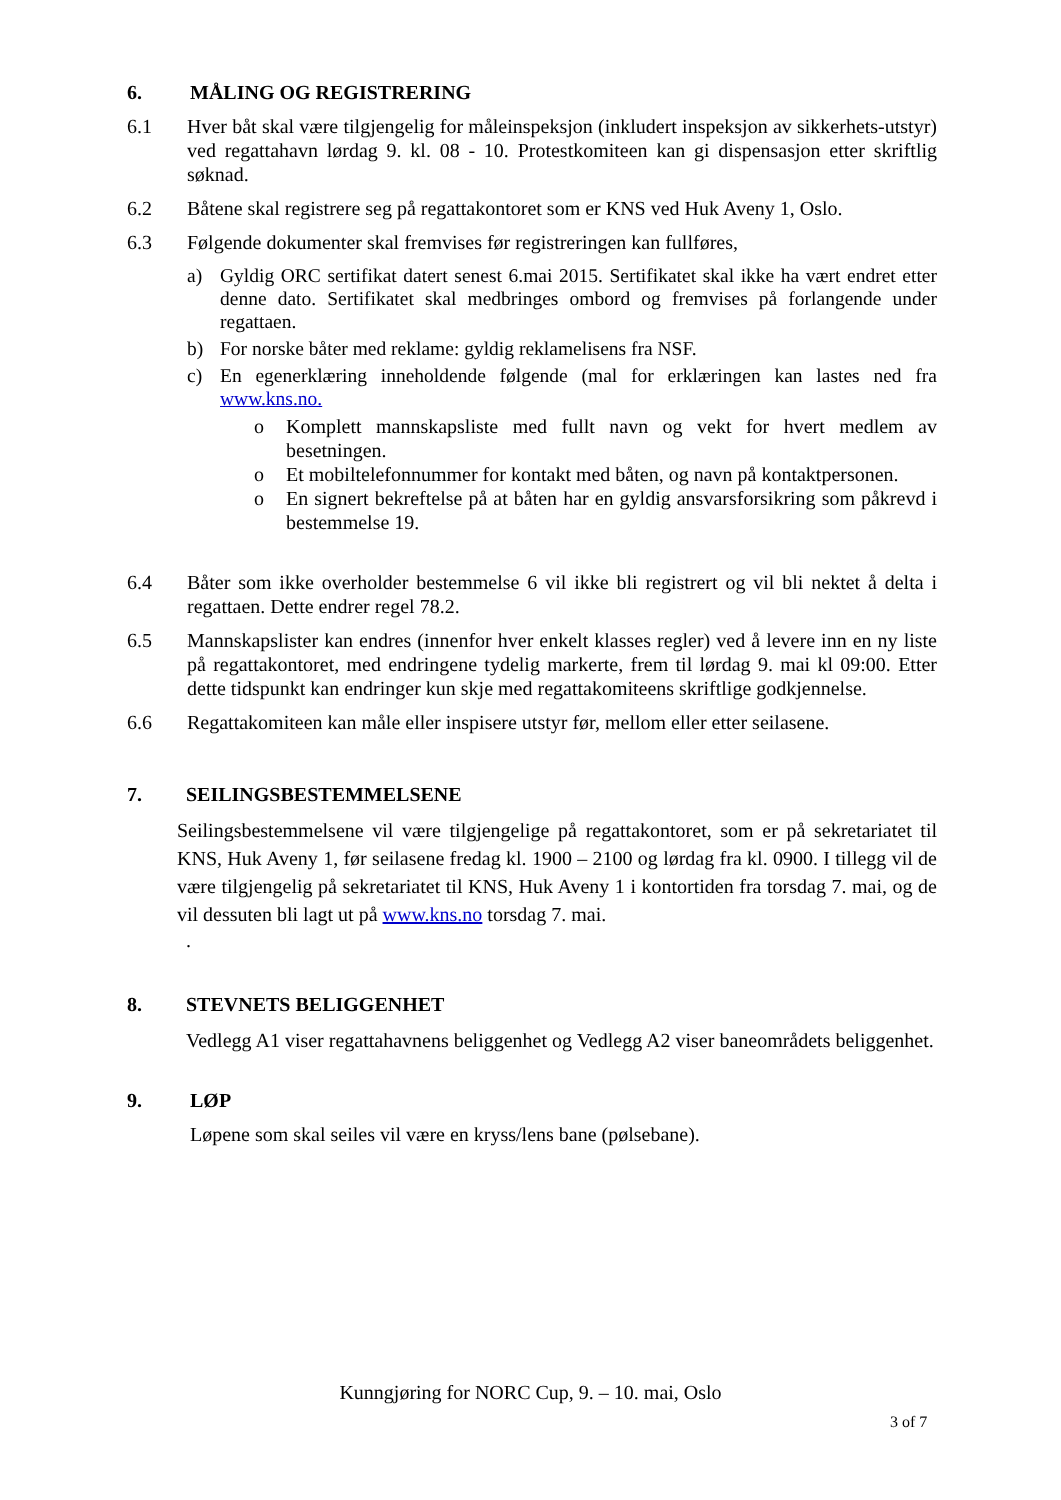6. MÅLING OG REGISTRERING
6.1 Hver båt skal være tilgjengelig for måleinspeksjon (inkludert inspeksjon av sikkerhets-utstyr) ved regattahavn lørdag 9. kl. 08 - 10. Protestkomiteen kan gi dispensasjon etter skriftlig søknad.
6.2 Båtene skal registrere seg på regattakontoret som er KNS ved Huk Aveny 1, Oslo.
6.3 Følgende dokumenter skal fremvises før registreringen kan fullføres,
a) Gyldig ORC sertifikat datert senest 6.mai 2015. Sertifikatet skal ikke ha vært endret etter denne dato. Sertifikatet skal medbringes ombord og fremvises på forlangende under regattaen.
b) For norske båter med reklame: gyldig reklamelisens fra NSF.
c) En egenerklæring inneholdende følgende (mal for erklæringen kan lastes ned fra www.kns.no.
o Komplett mannskapsliste med fullt navn og vekt for hvert medlem av besetningen.
o Et mobiltelefonnummer for kontakt med båten, og navn på kontaktpersonen.
o En signert bekreftelse på at båten har en gyldig ansvarsforsikring som påkrevd i bestemmelse 19.
6.4 Båter som ikke overholder bestemmelse 6 vil ikke bli registrert og vil bli nektet å delta i regattaen. Dette endrer regel 78.2.
6.5 Mannskapslister kan endres (innenfor hver enkelt klasses regler) ved å levere inn en ny liste på regattakontoret, med endringene tydelig markerte, frem til lørdag 9. mai kl 09:00. Etter dette tidspunkt kan endringer kun skje med regattakomiteens skriftlige godkjennelse.
6.6 Regattakomiteen kan måle eller inspisere utstyr før, mellom eller etter seilasene.
7. SEILINGSBESTEMMELSENE
Seilingsbestemmelsene vil være tilgjengelige på regattakontoret, som er på sekretariatet til KNS, Huk Aveny 1, før seilasene fredag kl. 1900 – 2100 og lørdag fra kl. 0900. I tillegg vil de være tilgjengelig på sekretariatet til KNS, Huk Aveny 1 i kontortiden fra torsdag 7. mai, og de vil dessuten bli lagt ut på www.kns.no torsdag 7. mai.
.
8. STEVNETS BELIGGENHET
Vedlegg A1 viser regattahavnens beliggenhet og Vedlegg A2 viser baneområdets beliggenhet.
9. LØP
Løpene som skal seiles vil være en kryss/lens bane (pølsebane).
Kunngjøring for NORC Cup, 9. – 10. mai, Oslo
3 of 7